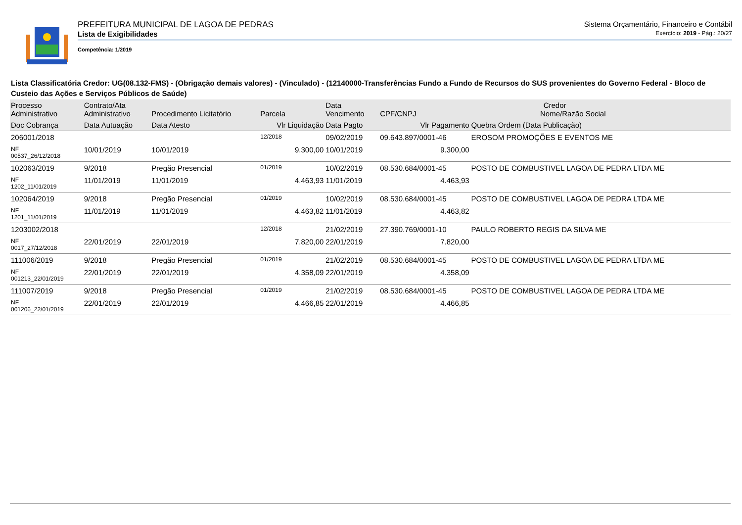PREFEITURA MUNICIPAL DE LAGOA DE PEDRAS Sistema Orçamentário, Financeiro e Contábil
Lista de Exigibilidades Exercício: 2019 - Pág.: 20/27
Competência: 1/2019
Lista Classificatória Credor: UG(08.132-FMS) - (Obrigação demais valores) - (Vinculado) - (12140000-Transferências Fundo a Fundo de Recursos do SUS provenientes do Governo Federal - Bloco de Custeio das Ações e Serviços Públicos de Saúde)
| Processo Administrativo | Contrato/Ata Administrativo | Procedimento Licitatório | Parcela | Data Vencimento | Credor CPF/CNPJ Nome/Razão Social | |
| --- | --- | --- | --- | --- | --- | --- |
| Doc Cobrança | Data Autuação | Data Atesto | Vlr Liquidação | Data Pagto | Vlr Pagamento | Quebra Ordem (Data Publicação) |
| 206001/2018 | | | 12/2018 | 09/02/2019 | 09.643.897/0001-46 | EROSOM PROMOÇÕES E EVENTOS ME |
| NF 00537_26/12/2018 | 10/01/2019 | 10/01/2019 | 9.300,00 | 10/01/2019 | 9.300,00 | |
| 102063/2019 | 9/2018 | Pregão Presencial | 01/2019 | 10/02/2019 | 08.530.684/0001-45 | POSTO DE COMBUSTIVEL LAGOA DE PEDRA LTDA ME |
| NF 1202_11/01/2019 | 11/01/2019 | 11/01/2019 | 4.463,93 | 11/01/2019 | 4.463,93 | |
| 102064/2019 | 9/2018 | Pregão Presencial | 01/2019 | 10/02/2019 | 08.530.684/0001-45 | POSTO DE COMBUSTIVEL LAGOA DE PEDRA LTDA ME |
| NF 1201_11/01/2019 | 11/01/2019 | 11/01/2019 | 4.463,82 | 11/01/2019 | 4.463,82 | |
| 1203002/2018 | | | 12/2018 | 21/02/2019 | 27.390.769/0001-10 | PAULO ROBERTO REGIS DA SILVA ME |
| NF 0017_27/12/2018 | 22/01/2019 | 22/01/2019 | 7.820,00 | 22/01/2019 | 7.820,00 | |
| 111006/2019 | 9/2018 | Pregão Presencial | 01/2019 | 21/02/2019 | 08.530.684/0001-45 | POSTO DE COMBUSTIVEL LAGOA DE PEDRA LTDA ME |
| NF 001213_22/01/2019 | 22/01/2019 | 22/01/2019 | 4.358,09 | 22/01/2019 | 4.358,09 | |
| 111007/2019 | 9/2018 | Pregão Presencial | 01/2019 | 21/02/2019 | 08.530.684/0001-45 | POSTO DE COMBUSTIVEL LAGOA DE PEDRA LTDA ME |
| NF 001206_22/01/2019 | 22/01/2019 | 22/01/2019 | 4.466,85 | 22/01/2019 | 4.466,85 | |